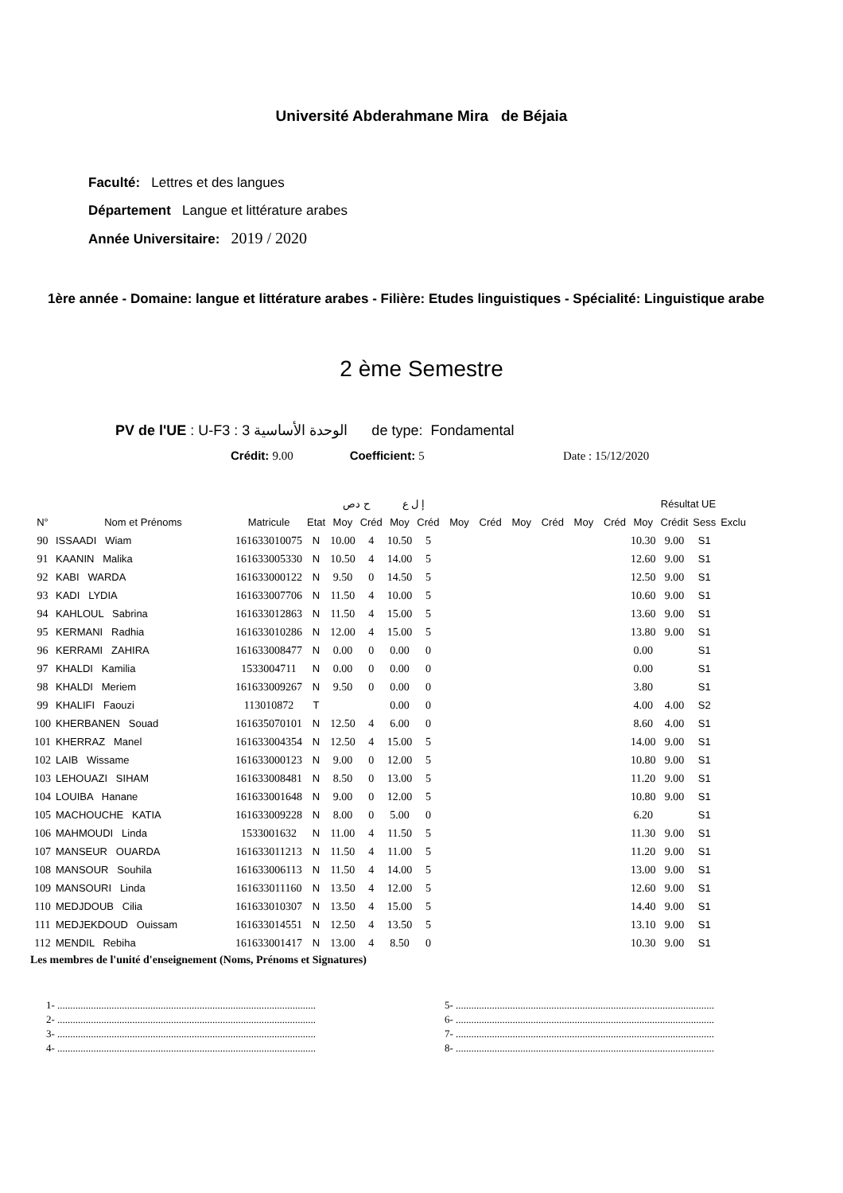Université Abderahmane Mira de Béjaia
Faculté: Lettres et des langues
Département Langue et littérature arabes
Année Universitaire: 2019 / 2020
1ère année - Domaine: langue et littérature arabes - Filière: Etudes linguistiques - Spécialité: Linguistique arabe
2 ème Semestre
PV de l'UE : U-F3 : الوحدة الأساسية 3 de type: Fondamental
Crédit: 9.00 Coefficient: 5 Date : 15/12/2020
| | | | | ح دص | | إ ل ع | | | | | | | | Résultat UE | | | |
| --- | --- | --- | --- | --- | --- | --- | --- | --- | --- | --- | --- | --- | --- | --- | --- | --- | --- |
| N° | Nom et Prénoms | Matricule | Etat | Moy | Créd | Moy | Créd | Moy | Créd | Moy | Créd | Moy | Créd | Moy | Crédit | Sess | Exclu |
| 90 | ISSAADI Wiam | 161633010075 | N | 10.00 | 4 | 10.50 | 5 | | | | | | | 10.30 | 9.00 | S1 | |
| 91 | KAANIN Malika | 161633005330 | N | 10.50 | 4 | 14.00 | 5 | | | | | | | 12.60 | 9.00 | S1 | |
| 92 | KABI WARDA | 161633000122 | N | 9.50 | 0 | 14.50 | 5 | | | | | | | 12.50 | 9.00 | S1 | |
| 93 | KADI LYDIA | 161633007706 | N | 11.50 | 4 | 10.00 | 5 | | | | | | | 10.60 | 9.00 | S1 | |
| 94 | KAHLOUL Sabrina | 161633012863 | N | 11.50 | 4 | 15.00 | 5 | | | | | | | 13.60 | 9.00 | S1 | |
| 95 | KERMANI Radhia | 161633010286 | N | 12.00 | 4 | 15.00 | 5 | | | | | | | 13.80 | 9.00 | S1 | |
| 96 | KERRAMI ZAHIRA | 161633008477 | N | 0.00 | 0 | 0.00 | 0 | | | | | | | 0.00 | | S1 | |
| 97 | KHALDI Kamilia | 1533004711 | N | 0.00 | 0 | 0.00 | 0 | | | | | | | 0.00 | | S1 | |
| 98 | KHALDI Meriem | 161633009267 | N | 9.50 | 0 | 0.00 | 0 | | | | | | | 3.80 | | S1 | |
| 99 | KHALIFI Faouzi | 113010872 | T | | | 0.00 | 0 | | | | | | | 4.00 | 4.00 | S2 | |
| 100 | KHERBANEN Souad | 161635070101 | N | 12.50 | 4 | 6.00 | 0 | | | | | | | 8.60 | 4.00 | S1 | |
| 101 | KHERRAZ Manel | 161633004354 | N | 12.50 | 4 | 15.00 | 5 | | | | | | | 14.00 | 9.00 | S1 | |
| 102 | LAIB Wissame | 161633000123 | N | 9.00 | 0 | 12.00 | 5 | | | | | | | 10.80 | 9.00 | S1 | |
| 103 | LEHOUAZI SIHAM | 161633008481 | N | 8.50 | 0 | 13.00 | 5 | | | | | | | 11.20 | 9.00 | S1 | |
| 104 | LOUIBA Hanane | 161633001648 | N | 9.00 | 0 | 12.00 | 5 | | | | | | | 10.80 | 9.00 | S1 | |
| 105 | MACHOUCHE KATIA | 161633009228 | N | 8.00 | 0 | 5.00 | 0 | | | | | | | 6.20 | | S1 | |
| 106 | MAHMOUDI Linda | 1533001632 | N | 11.00 | 4 | 11.50 | 5 | | | | | | | 11.30 | 9.00 | S1 | |
| 107 | MANSEUR OUARDA | 161633011213 | N | 11.50 | 4 | 11.00 | 5 | | | | | | | 11.20 | 9.00 | S1 | |
| 108 | MANSOUR Souhila | 161633006113 | N | 11.50 | 4 | 14.00 | 5 | | | | | | | 13.00 | 9.00 | S1 | |
| 109 | MANSOURI Linda | 161633011160 | N | 13.50 | 4 | 12.00 | 5 | | | | | | | 12.60 | 9.00 | S1 | |
| 110 | MEDJDOUB Cilia | 161633010307 | N | 13.50 | 4 | 15.00 | 5 | | | | | | | 14.40 | 9.00 | S1 | |
| 111 | MEDJEKDOUD Ouissam | 161633014551 | N | 12.50 | 4 | 13.50 | 5 | | | | | | | 13.10 | 9.00 | S1 | |
| 112 | MENDIL Rebiha | 161633001417 | N | 13.00 | 4 | 8.50 | 0 | | | | | | | 10.30 | 9.00 | S1 | |
Les membres de l'unité d'enseignement (Noms, Prénoms et Signatures)
1- ....................................................................................................
2- ....................................................................................................
3- ....................................................................................................
4- ....................................................................................................
5- ....................................................................................................
6- ....................................................................................................
7- ....................................................................................................
8- ....................................................................................................